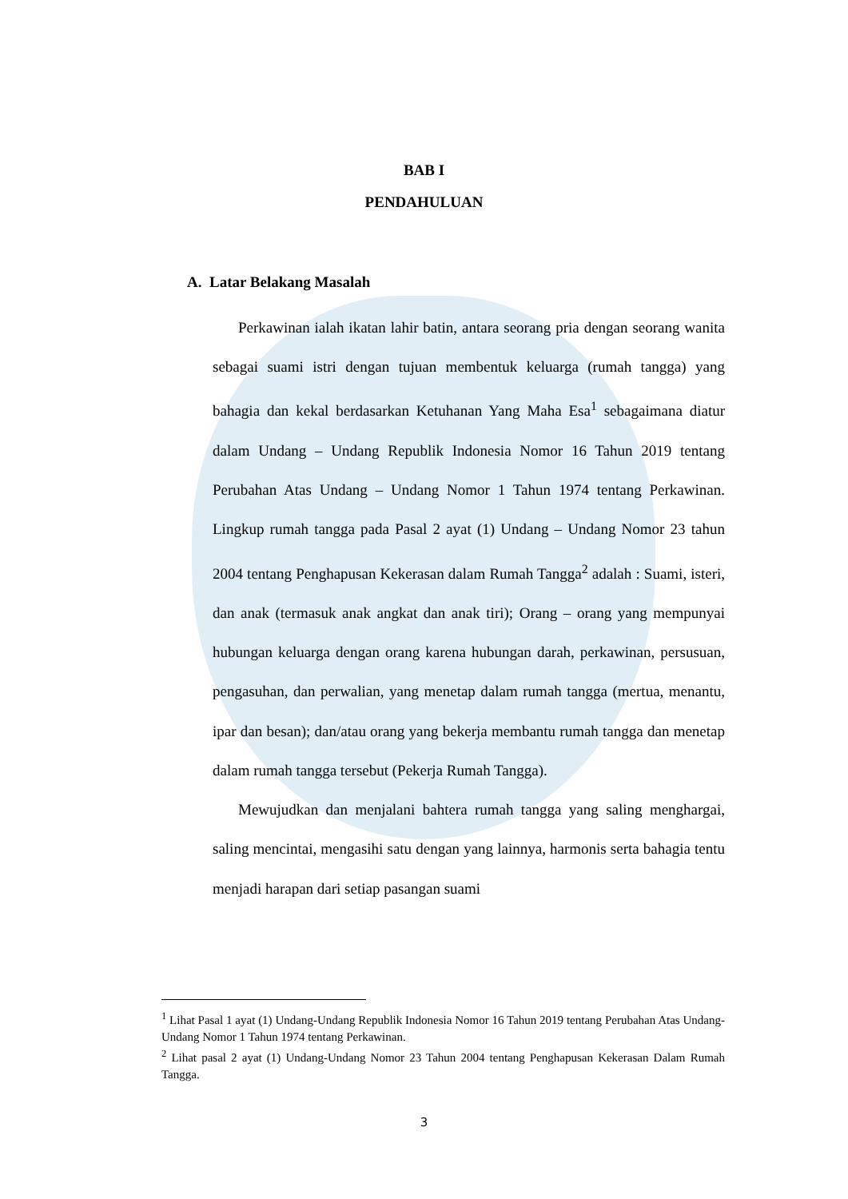BAB I
PENDAHULUAN
A. Latar Belakang Masalah
Perkawinan ialah ikatan lahir batin, antara seorang pria dengan seorang wanita sebagai suami istri dengan tujuan membentuk keluarga (rumah tangga) yang bahagia dan kekal berdasarkan Ketuhanan Yang Maha Esa<sup>1</sup> sebagaimana diatur dalam Undang – Undang Republik Indonesia Nomor 16 Tahun 2019 tentang Perubahan Atas Undang – Undang Nomor 1 Tahun 1974 tentang Perkawinan. Lingkup rumah tangga pada Pasal 2 ayat (1) Undang – Undang Nomor 23 tahun 2004 tentang Penghapusan Kekerasan dalam Rumah Tangga<sup>2</sup> adalah : Suami, isteri, dan anak (termasuk anak angkat dan anak tiri); Orang – orang yang mempunyai hubungan keluarga dengan orang karena hubungan darah, perkawinan, persusuan, pengasuhan, dan perwalian, yang menetap dalam rumah tangga (mertua, menantu, ipar dan besan); dan/atau orang yang bekerja membantu rumah tangga dan menetap dalam rumah tangga tersebut (Pekerja Rumah Tangga).
Mewujudkan dan menjalani bahtera rumah tangga yang saling menghargai, saling mencintai, mengasihi satu dengan yang lainnya, harmonis serta bahagia tentu menjadi harapan dari setiap pasangan suami
<sup>1</sup> Lihat Pasal 1 ayat (1) Undang-Undang Republik Indonesia Nomor 16 Tahun 2019 tentang Perubahan Atas Undang-Undang Nomor 1 Tahun 1974 tentang Perkawinan.
<sup>2</sup> Lihat pasal 2 ayat (1) Undang-Undang Nomor 23 Tahun 2004 tentang Penghapusan Kekerasan Dalam Rumah Tangga.
3